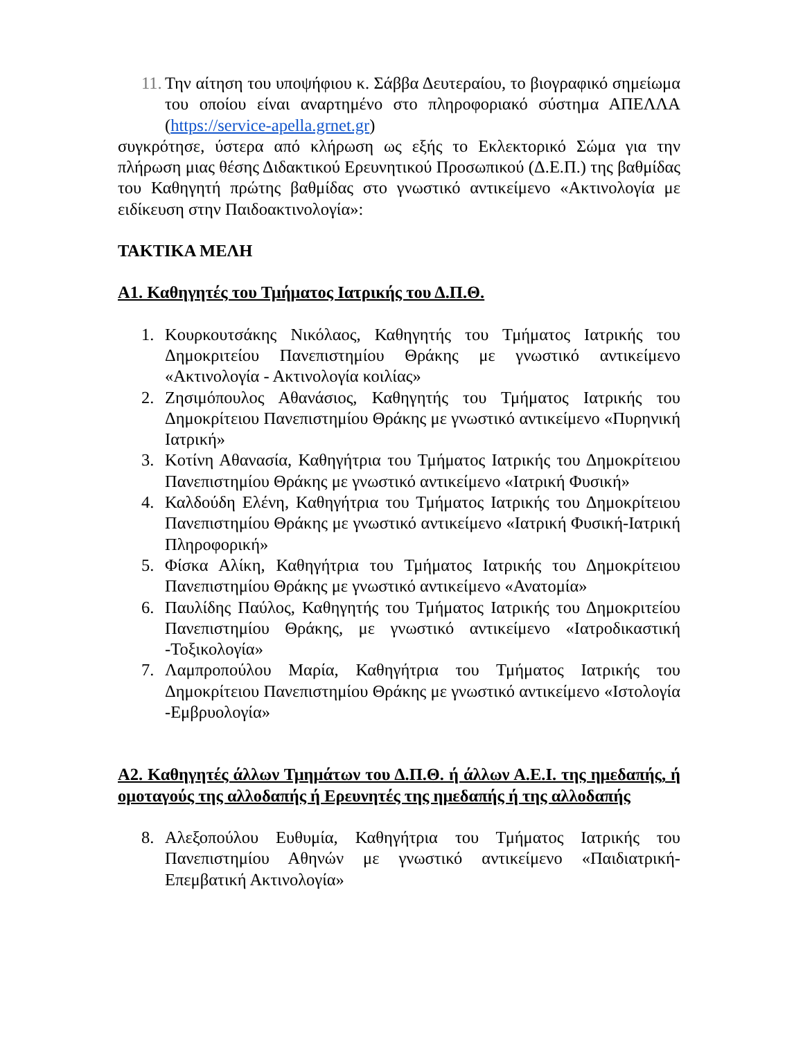11. Την αίτηση του υποψήφιου κ. Σάββα Δευτεραίου, το βιογραφικό σημείωμα του οποίου είναι αναρτημένο στο πληροφοριακό σύστημα ΑΠΕΛΛΑ (https://service-apella.grnet.gr)
συγκρότησε, ύστερα από κλήρωση ως εξής το Εκλεκτορικό Σώμα για την πλήρωση μιας θέσης Διδακτικού Ερευνητικού Προσωπικού (Δ.Ε.Π.) της βαθμίδας του Καθηγητή πρώτης βαθμίδας στο γνωστικό αντικείμενο «Ακτινολογία με ειδίκευση στην Παιδοακτινολογία»:
ΤΑΚΤΙΚΑ ΜΕΛΗ
Α1. Καθηγητές του Τμήματος Ιατρικής του Δ.Π.Θ.
1. Κουρκουτσάκης Νικόλαος, Καθηγητής του Τμήματος Ιατρικής του Δημοκριτείου Πανεπιστημίου Θράκης με γνωστικό αντικείμενο «Ακτινολογία - Ακτινολογία κοιλίας»
2. Ζησιμόπουλος Αθανάσιος, Καθηγητής του Τμήματος Ιατρικής του Δημοκρίτειου Πανεπιστημίου Θράκης με γνωστικό αντικείμενο «Πυρηνική Ιατρική»
3. Κοτίνη Αθανασία, Καθηγήτρια του Τμήματος Ιατρικής του Δημοκρίτειου Πανεπιστημίου Θράκης με γνωστικό αντικείμενο «Ιατρική Φυσική»
4. Καλδούδη Ελένη, Καθηγήτρια του Τμήματος Ιατρικής του Δημοκρίτειου Πανεπιστημίου Θράκης με γνωστικό αντικείμενο «Ιατρική Φυσική-Ιατρική Πληροφορική»
5. Φίσκα Αλίκη, Καθηγήτρια του Τμήματος Ιατρικής του Δημοκρίτειου Πανεπιστημίου Θράκης με γνωστικό αντικείμενο «Ανατομία»
6. Παυλίδης Παύλος, Καθηγητής του Τμήματος Ιατρικής του Δημοκριτείου Πανεπιστημίου Θράκης, με γνωστικό αντικείμενο «Ιατροδικαστική -Τοξικολογία»
7. Λαμπροπούλου Μαρία, Καθηγήτρια του Τμήματος Ιατρικής του Δημοκρίτειου Πανεπιστημίου Θράκης με γνωστικό αντικείμενο «Ιστολογία -Εμβρυολογία»
Α2. Καθηγητές άλλων Τμημάτων του Δ.Π.Θ. ή άλλων Α.Ε.Ι. της ημεδαπής, ή ομοταγούς της αλλοδαπής ή Ερευνητές της ημεδαπής ή της αλλοδαπής
8. Αλεξοπούλου Ευθυμία, Καθηγήτρια του Τμήματος Ιατρικής του Πανεπιστημίου Αθηνών με γνωστικό αντικείμενο «Παιδιατρική-Επεμβατική Ακτινολογία»